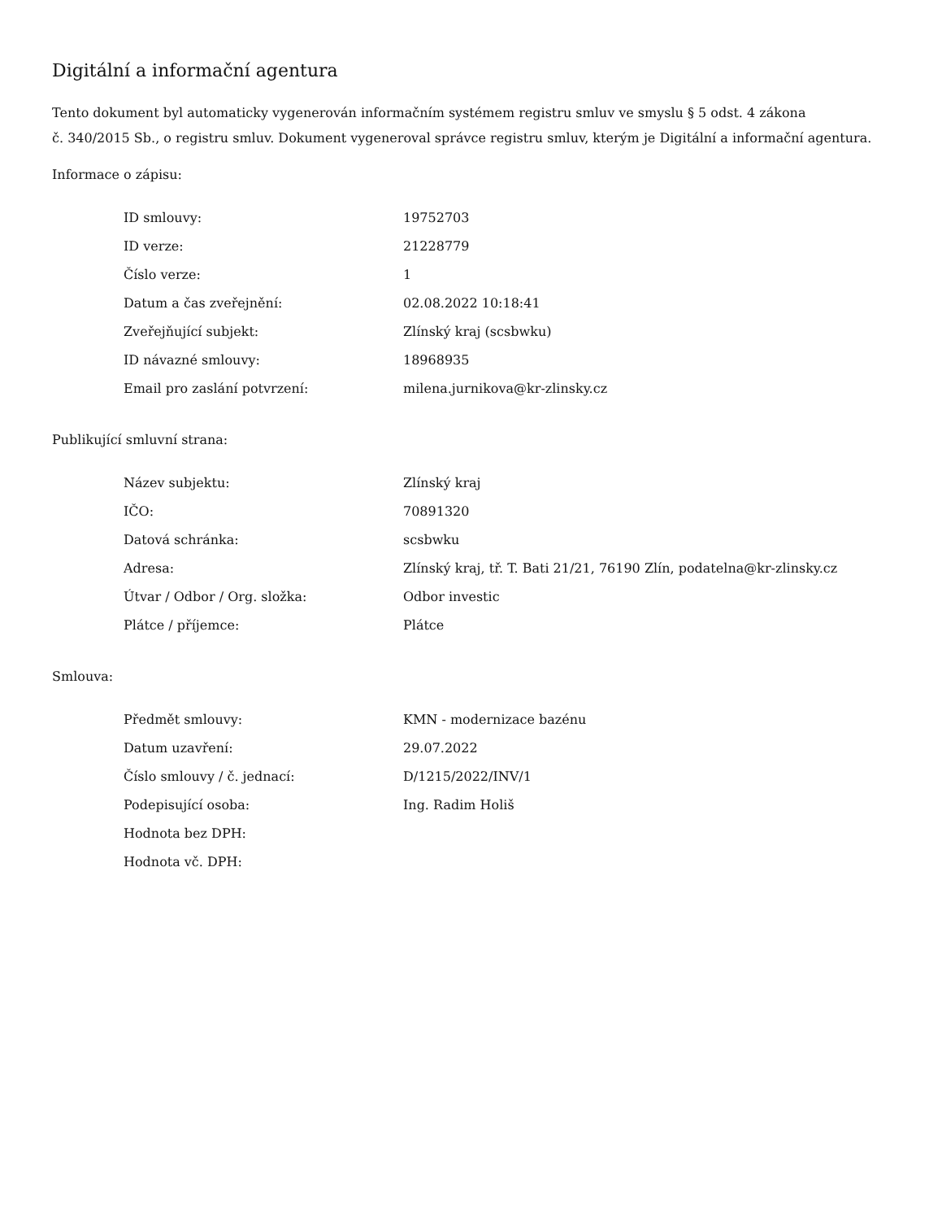Digitální a informační agentura
Tento dokument byl automaticky vygenerován informačním systémem registru smluv ve smyslu § 5 odst. 4 zákona
č. 340/2015 Sb., o registru smluv. Dokument vygeneroval správce registru smluv, kterým je Digitální a informační agentura.
Informace o zápisu:
| ID smlouvy: | 19752703 |
| ID verze: | 21228779 |
| Číslo verze: | 1 |
| Datum a čas zveřejnění: | 02.08.2022 10:18:41 |
| Zveřejňující subjekt: | Zlínský kraj (scsbwku) |
| ID návazné smlouvy: | 18968935 |
| Email pro zaslání potvrzení: | milena.jurnikova@kr-zlinsky.cz |
Publikující smluvní strana:
| Název subjektu: | Zlínský kraj |
| IČO: | 70891320 |
| Datová schránka: | scsbwku |
| Adresa: | Zlínský kraj, tř. T. Bati 21/21, 76190 Zlín, podatelna@kr-zlinsky.cz |
| Útvar / Odbor / Org. složka: | Odbor investic |
| Plátce / příjemce: | Plátce |
Smlouva:
| Předmět smlouvy: | KMN - modernizace bazénu |
| Datum uzavření: | 29.07.2022 |
| Číslo smlouvy / č. jednací: | D/1215/2022/INV/1 |
| Podepisující osoba: | Ing. Radim Holiš |
| Hodnota bez DPH: | |
| Hodnota vč. DPH: | |